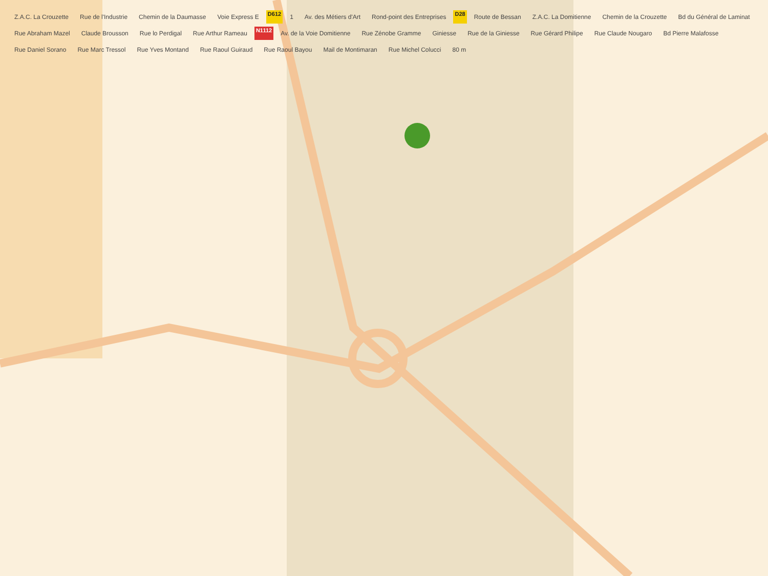Z.A.C. La Crouzette Rue de l'Industrie Chemin de la Daumasse Voie Express E D612 1 Av. des Métiers d'Art Rond-point des Entreprises D28 Route de Bessan Z.A.C. La Domitienne Chemin de la Crouzette Bd du Général de Laminat Rue Abraham Mazel Claude Brousson Rue lo Perdigal Rue Arthur Rameau N1112 Av. de la Voie Domitienne Rue Zénobe Gramme Giniesse Rue de la Giniesse Rue Gérard Philipe Rue Claude Nougaro Bd Pierre Malafosse Rue Daniel Sorano Rue Marc Tressol Rue Yves Montand Rue Raoul Guiraud Rue Raoul Bayou Mail de Montimaran Rue Michel Colucci 80 m